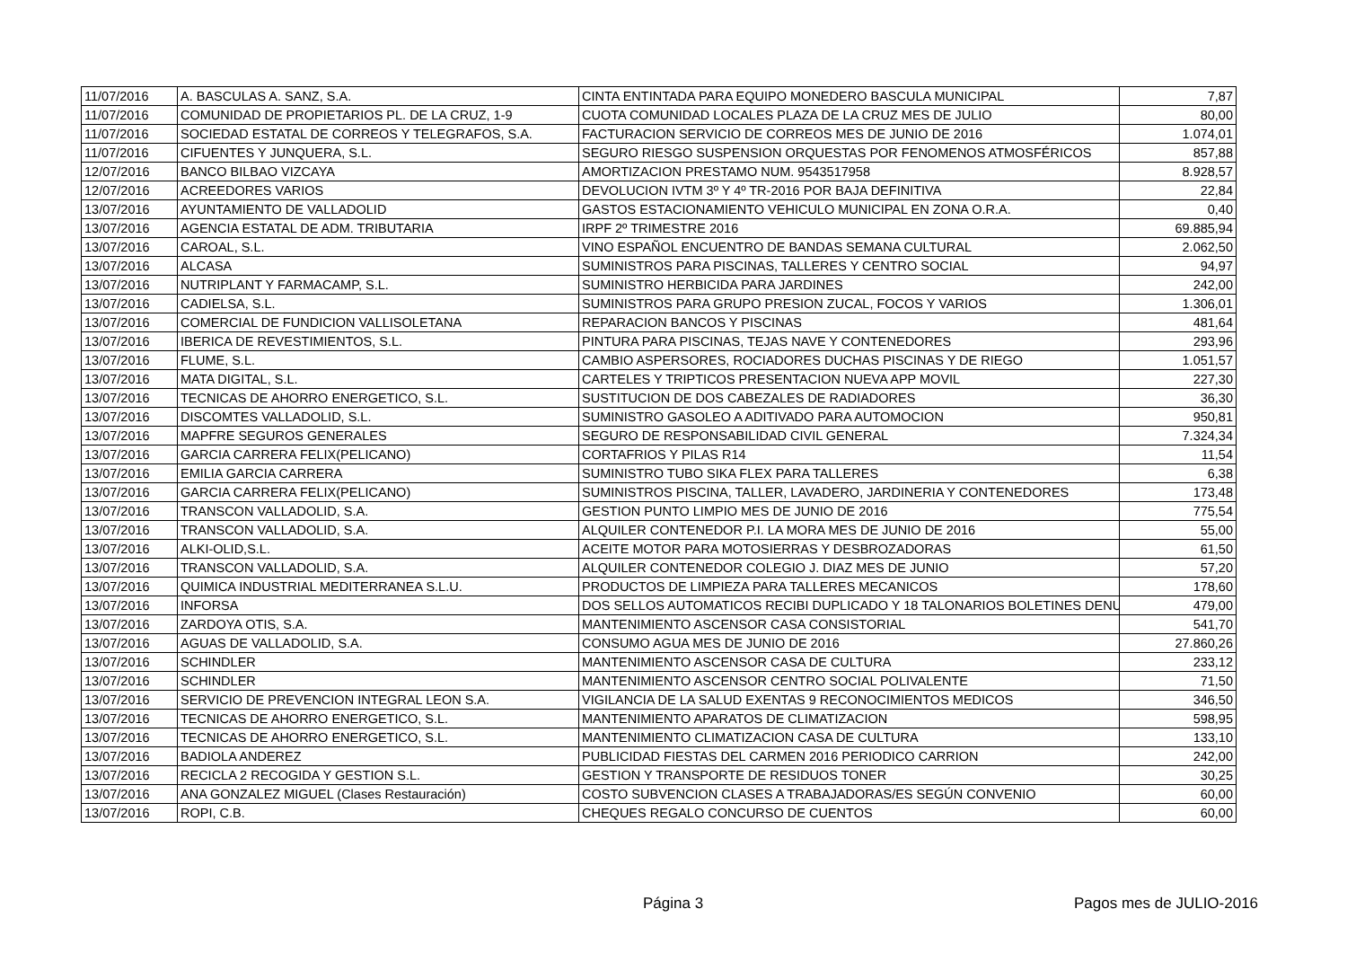| 11/07/2016 | A. BASCULAS A. SANZ, S.A. | CINTA ENTINTADA PARA EQUIPO MONEDERO BASCULA MUNICIPAL | 7,87 |
| 11/07/2016 | COMUNIDAD DE PROPIETARIOS PL. DE LA CRUZ, 1-9 | CUOTA COMUNIDAD LOCALES PLAZA DE LA CRUZ MES DE JULIO | 80,00 |
| 11/07/2016 | SOCIEDAD ESTATAL DE CORREOS Y TELEGRAFOS, S.A. | FACTURACION SERVICIO DE CORREOS MES DE JUNIO DE 2016 | 1.074,01 |
| 11/07/2016 | CIFUENTES Y JUNQUERA, S.L. | SEGURO RIESGO SUSPENSION ORQUESTAS POR FENOMENOS ATMOSFÉRICOS | 857,88 |
| 12/07/2016 | BANCO BILBAO VIZCAYA | AMORTIZACION PRESTAMO NUM. 9543517958 | 8.928,57 |
| 12/07/2016 | ACREEDORES VARIOS | DEVOLUCION IVTM 3º Y 4º TR-2016 POR BAJA DEFINITIVA | 22,84 |
| 13/07/2016 | AYUNTAMIENTO DE VALLADOLID | GASTOS ESTACIONAMIENTO VEHICULO MUNICIPAL EN ZONA O.R.A. | 0,40 |
| 13/07/2016 | AGENCIA ESTATAL DE ADM. TRIBUTARIA | IRPF 2º TRIMESTRE 2016 | 69.885,94 |
| 13/07/2016 | CAROAL, S.L. | VINO ESPAÑOL ENCUENTRO DE BANDAS SEMANA CULTURAL | 2.062,50 |
| 13/07/2016 | ALCASA | SUMINISTROS PARA PISCINAS, TALLERES Y CENTRO SOCIAL | 94,97 |
| 13/07/2016 | NUTRIPLANT Y FARMACAMP, S.L. | SUMINISTRO HERBICIDA PARA JARDINES | 242,00 |
| 13/07/2016 | CADIELSA, S.L. | SUMINISTROS PARA GRUPO PRESION ZUCAL, FOCOS Y VARIOS | 1.306,01 |
| 13/07/2016 | COMERCIAL DE FUNDICION VALLISOLETANA | REPARACION BANCOS Y PISCINAS | 481,64 |
| 13/07/2016 | IBERICA DE REVESTIMIENTOS, S.L. | PINTURA PARA PISCINAS, TEJAS NAVE Y CONTENEDORES | 293,96 |
| 13/07/2016 | FLUME, S.L. | CAMBIO ASPERSORES, ROCIADORES DUCHAS PISCINAS Y DE RIEGO | 1.051,57 |
| 13/07/2016 | MATA DIGITAL, S.L. | CARTELES Y TRIPTICOS PRESENTACION NUEVA APP MOVIL | 227,30 |
| 13/07/2016 | TECNICAS DE AHORRO ENERGETICO, S.L. | SUSTITUCION DE DOS CABEZALES DE RADIADORES | 36,30 |
| 13/07/2016 | DISCOMTES VALLADOLID, S.L. | SUMINISTRO GASOLEO A ADITIVADO PARA AUTOMOCION | 950,81 |
| 13/07/2016 | MAPFRE SEGUROS GENERALES | SEGURO DE RESPONSABILIDAD CIVIL GENERAL | 7.324,34 |
| 13/07/2016 | GARCIA CARRERA FELIX(PELICANO) | CORTAFRIOS Y PILAS R14 | 11,54 |
| 13/07/2016 | EMILIA GARCIA CARRERA | SUMINISTRO TUBO SIKA FLEX PARA TALLERES | 6,38 |
| 13/07/2016 | GARCIA CARRERA FELIX(PELICANO) | SUMINISTROS PISCINA, TALLER, LAVADERO, JARDINERIA Y CONTENEDORES | 173,48 |
| 13/07/2016 | TRANSCON VALLADOLID, S.A. | GESTION PUNTO LIMPIO MES DE JUNIO DE 2016 | 775,54 |
| 13/07/2016 | TRANSCON VALLADOLID, S.A. | ALQUILER CONTENEDOR P.I. LA MORA MES DE JUNIO DE 2016 | 55,00 |
| 13/07/2016 | ALKI-OLID,S.L. | ACEITE MOTOR PARA MOTOSIERRAS Y DESBROZADORAS | 61,50 |
| 13/07/2016 | TRANSCON VALLADOLID, S.A. | ALQUILER CONTENEDOR COLEGIO J. DIAZ MES DE JUNIO | 57,20 |
| 13/07/2016 | QUIMICA INDUSTRIAL MEDITERRANEA S.L.U. | PRODUCTOS DE LIMPIEZA PARA TALLERES MECANICOS | 178,60 |
| 13/07/2016 | INFORSA | DOS SELLOS AUTOMATICOS RECIBI DUPLICADO Y 18 TALONARIOS BOLETINES DENU | 479,00 |
| 13/07/2016 | ZARDOYA OTIS, S.A. | MANTENIMIENTO ASCENSOR CASA CONSISTORIAL | 541,70 |
| 13/07/2016 | AGUAS DE VALLADOLID, S.A. | CONSUMO AGUA MES DE JUNIO DE 2016 | 27.860,26 |
| 13/07/2016 | SCHINDLER | MANTENIMIENTO ASCENSOR CASA DE CULTURA | 233,12 |
| 13/07/2016 | SCHINDLER | MANTENIMIENTO ASCENSOR CENTRO SOCIAL POLIVALENTE | 71,50 |
| 13/07/2016 | SERVICIO DE PREVENCION INTEGRAL LEON S.A. | VIGILANCIA DE LA SALUD EXENTAS 9 RECONOCIMIENTOS MEDICOS | 346,50 |
| 13/07/2016 | TECNICAS DE AHORRO ENERGETICO, S.L. | MANTENIMIENTO APARATOS DE CLIMATIZACION | 598,95 |
| 13/07/2016 | TECNICAS DE AHORRO ENERGETICO, S.L. | MANTENIMIENTO CLIMATIZACION CASA DE CULTURA | 133,10 |
| 13/07/2016 | BADIOLA ANDEREZ | PUBLICIDAD FIESTAS DEL CARMEN 2016 PERIODICO CARRION | 242,00 |
| 13/07/2016 | RECICLA 2 RECOGIDA Y GESTION S.L. | GESTION Y TRANSPORTE DE RESIDUOS TONER | 30,25 |
| 13/07/2016 | ANA GONZALEZ MIGUEL (Clases Restauración) | COSTO SUBVENCION CLASES A TRABAJADORAS/ES SEGÚN CONVENIO | 60,00 |
| 13/07/2016 | ROPI, C.B. | CHEQUES REGALO CONCURSO DE CUENTOS | 60,00 |
Página 3 Pagos mes de JULIO-2016